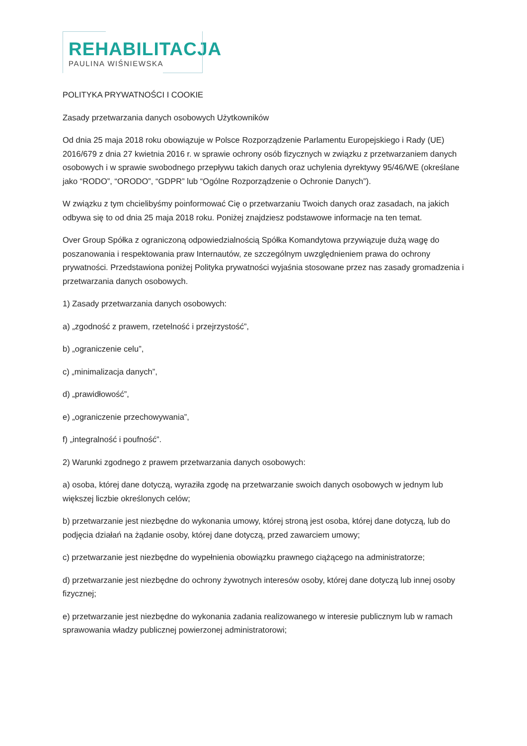REHABILITACJA
PAULINA WIŚNIEWSKA
POLITYKA PRYWATNOŚCI I COOKIE
Zasady przetwarzania danych osobowych Użytkowników
Od dnia 25 maja 2018 roku obowiązuje w Polsce Rozporządzenie Parlamentu Europejskiego i Rady (UE) 2016/679 z dnia 27 kwietnia 2016 r. w sprawie ochrony osób fizycznych w związku z przetwarzaniem danych osobowych i w sprawie swobodnego przepływu takich danych oraz uchylenia dyrektywy 95/46/WE (określane jako “RODO”, “ORODO”, “GDPR” lub “Ogólne Rozporządzenie o Ochronie Danych”).
W związku z tym chcielibyśmy poinformować Cię o przetwarzaniu Twoich danych oraz zasadach, na jakich odbywa się to od dnia 25 maja 2018 roku. Poniżej znajdziesz podstawowe informacje na ten temat.
Over Group Spółka z ograniczoną odpowiedzialnością Spółka Komandytowa przywiązuje dużą wagę do poszanowania i respektowania praw Internautów, ze szczególnym uwzględnieniem prawa do ochrony prywatności. Przedstawiona poniżej Polityka prywatności wyjaśnia stosowane przez nas zasady gromadzenia i przetwarzania danych osobowych.
1) Zasady przetwarzania danych osobowych:
a) „zgodność z prawem, rzetelność i przejrzystość”,
b) „ograniczenie celu”,
c) „minimalizacja danych”,
d) „prawidłowość”,
e) „ograniczenie przechowywania”,
f) „integralność i poufność”.
2) Warunki zgodnego z prawem przetwarzania danych osobowych:
a) osoba, której dane dotyczą, wyraziła zgodę na przetwarzanie swoich danych osobowych w jednym lub większej liczbie określonych celów;
b) przetwarzanie jest niezbędne do wykonania umowy, której stroną jest osoba, której dane dotyczą, lub do podjęcia działań na żądanie osoby, której dane dotyczą, przed zawarciem umowy;
c) przetwarzanie jest niezbędne do wypełnienia obowiązku prawnego ciążącego na administratorze;
d) przetwarzanie jest niezbędne do ochrony żywotnych interesów osoby, której dane dotyczą lub innej osoby fizycznej;
e) przetwarzanie jest niezbędne do wykonania zadania realizowanego w interesie publicznym lub w ramach sprawowania władzy publicznej powierzonej administratorowi;